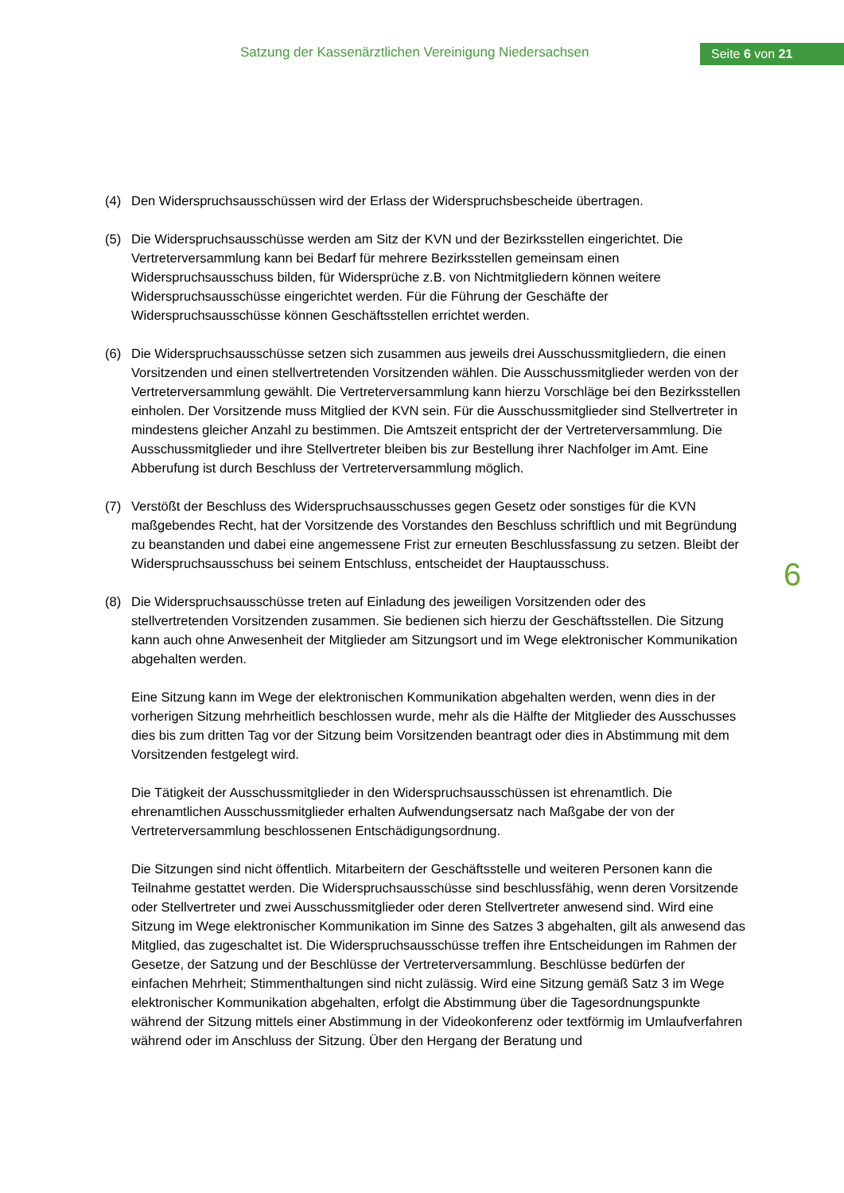Satzung der Kassenärztlichen Vereinigung Niedersachsen
Seite 6 von 21
(4) Den Widerspruchsausschüssen wird der Erlass der Widerspruchsbescheide übertragen.
(5) Die Widerspruchsausschüsse werden am Sitz der KVN und der Bezirksstellen eingerichtet. Die Vertreterversammlung kann bei Bedarf für mehrere Bezirksstellen gemeinsam einen Widerspruchsausschuss bilden, für Widersprüche z.B. von Nichtmitgliedern können weitere Widerspruchsausschüsse eingerichtet werden. Für die Führung der Geschäfte der Widerspruchsausschüsse können Geschäftsstellen errichtet werden.
(6) Die Widerspruchsausschüsse setzen sich zusammen aus jeweils drei Ausschussmitgliedern, die einen Vorsitzenden und einen stellvertretenden Vorsitzenden wählen. Die Ausschussmitglieder werden von der Vertreterversammlung gewählt. Die Vertreterversammlung kann hierzu Vorschläge bei den Bezirksstellen einholen. Der Vorsitzende muss Mitglied der KVN sein. Für die Ausschussmitglieder sind Stellvertreter in mindestens gleicher Anzahl zu bestimmen. Die Amtszeit entspricht der der Vertreterversammlung. Die Ausschussmitglieder und ihre Stellvertreter bleiben bis zur Bestellung ihrer Nachfolger im Amt. Eine Abberufung ist durch Beschluss der Vertreterversammlung möglich.
(7) Verstößt der Beschluss des Widerspruchsausschusses gegen Gesetz oder sonstiges für die KVN maßgebendes Recht, hat der Vorsitzende des Vorstandes den Beschluss schriftlich und mit Begründung zu beanstanden und dabei eine angemessene Frist zur erneuten Beschlussfassung zu setzen. Bleibt der Widerspruchsausschuss bei seinem Entschluss, entscheidet der Hauptausschuss.
(8) Die Widerspruchsausschüsse treten auf Einladung des jeweiligen Vorsitzenden oder des stellvertretenden Vorsitzenden zusammen. Sie bedienen sich hierzu der Geschäftsstellen. Die Sitzung kann auch ohne Anwesenheit der Mitglieder am Sitzungsort und im Wege elektronischer Kommunikation abgehalten werden.
Eine Sitzung kann im Wege der elektronischen Kommunikation abgehalten werden, wenn dies in der vorherigen Sitzung mehrheitlich beschlossen wurde, mehr als die Hälfte der Mitglieder des Ausschusses dies bis zum dritten Tag vor der Sitzung beim Vorsitzenden beantragt oder dies in Abstimmung mit dem Vorsitzenden festgelegt wird.
Die Tätigkeit der Ausschussmitglieder in den Widerspruchsausschüssen ist ehrenamtlich. Die ehrenamtlichen Ausschussmitglieder erhalten Aufwendungsersatz nach Maßgabe der von der Vertreterversammlung beschlossenen Entschädigungsordnung.
Die Sitzungen sind nicht öffentlich. Mitarbeitern der Geschäftsstelle und weiteren Personen kann die Teilnahme gestattet werden. Die Widerspruchsausschüsse sind beschlussfähig, wenn deren Vorsitzende oder Stellvertreter und zwei Ausschussmitglieder oder deren Stellvertreter anwesend sind. Wird eine Sitzung im Wege elektronischer Kommunikation im Sinne des Satzes 3 abgehalten, gilt als anwesend das Mitglied, das zugeschaltet ist. Die Widerspruchsausschüsse treffen ihre Entscheidungen im Rahmen der Gesetze, der Satzung und der Beschlüsse der Vertreterversammlung. Beschlüsse bedürfen der einfachen Mehrheit; Stimmenthaltungen sind nicht zulässig. Wird eine Sitzung gemäß Satz 3 im Wege elektronischer Kommunikation abgehalten, erfolgt die Abstimmung über die Tagesordnungspunkte während der Sitzung mittels einer Abstimmung in der Videokonferenz oder textförmig im Umlaufverfahren während oder im Anschluss der Sitzung. Über den Hergang der Beratung und
6